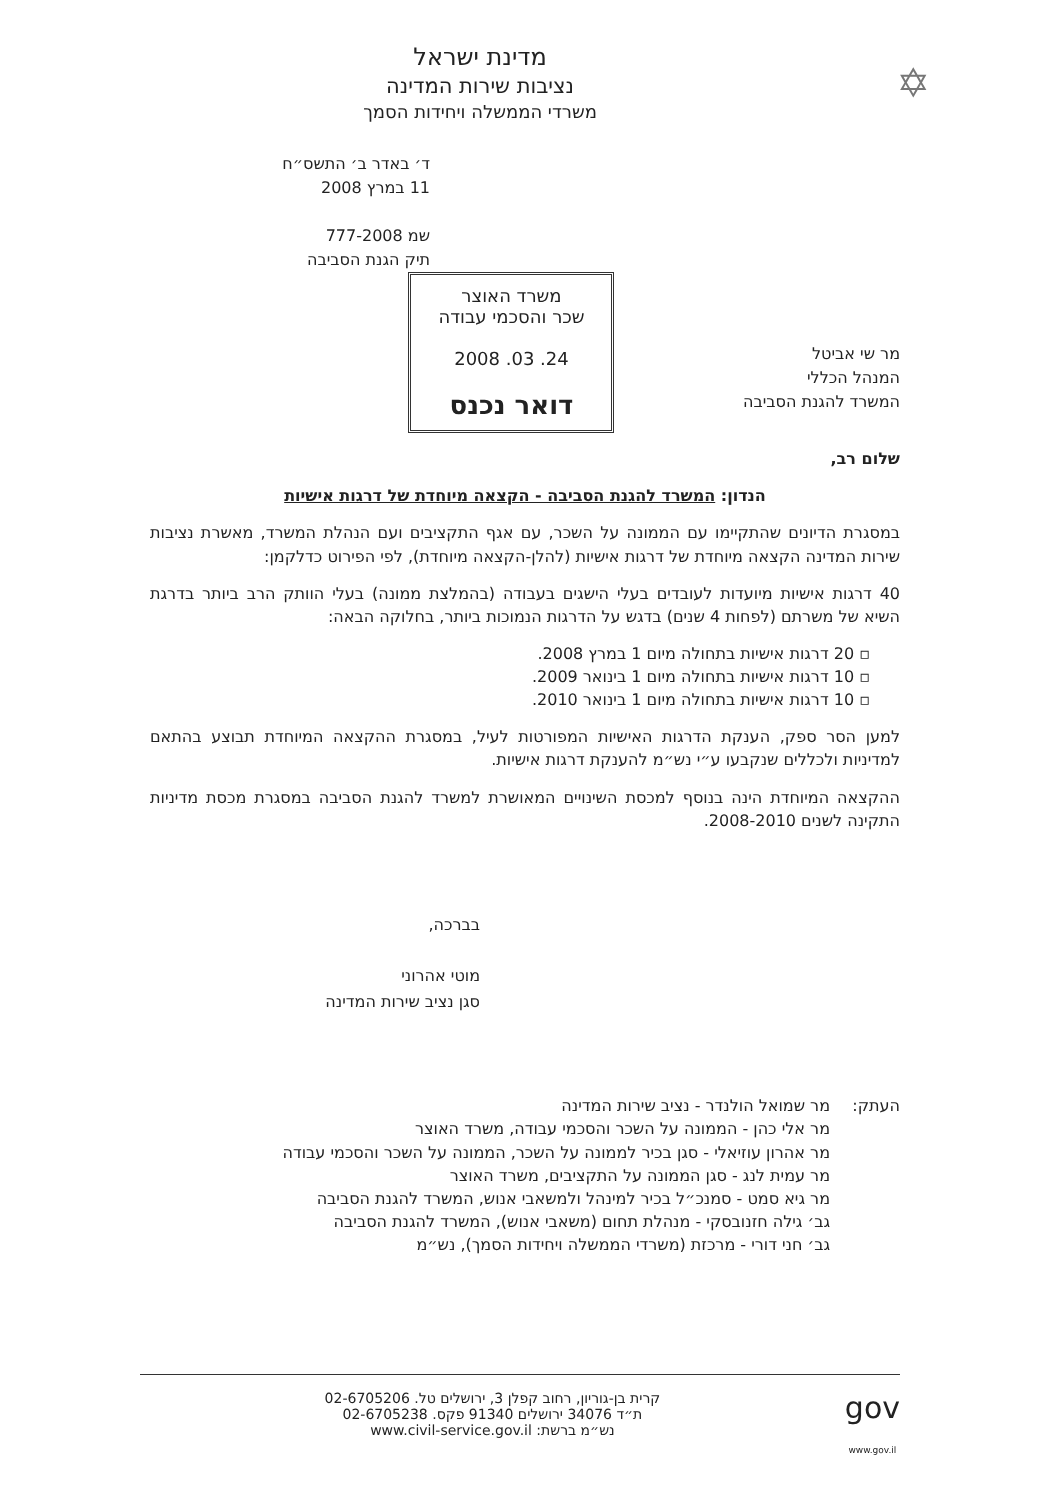✡
מדינת ישראל
נציבות שירות המדינה
משרדי הממשלה ויחידות הסמך
ד׳ באדר ב׳ התשס״ח
11 במרץ 2008
שמ 777-2008
תיק הגנת הסביבה
מר שי אביטל
המנהל הכללי
המשרד להגנת הסביבה
משרד האוצר
שכר והסכמי עבודה
24. 03. 2008
דואר נכנס
שלום רב,
הנדון: המשרד להגנת הסביבה - הקצאה מיוחדת של דרגות אישיות
במסגרת הדיונים שהתקיימו עם הממונה על השכר, עם אגף התקציבים ועם הנהלת המשרד, מאשרת נציבות שירות המדינה הקצאה מיוחדת של דרגות אישיות (להלן-הקצאה מיוחדת), לפי הפירוט כדלקמן:
40 דרגות אישיות מיועדות לעובדים בעלי הישגים בעבודה (בהמלצת ממונה) בעלי הוותק הרב ביותר בדרגת השיא של משרתם (לפחות 4 שנים) בדגש על הדרגות הנמוכות ביותר, בחלוקה הבאה:
▫ 20 דרגות אישיות בתחולה מיום 1 במרץ 2008.
▫ 10 דרגות אישיות בתחולה מיום 1 בינואר 2009.
▫ 10 דרגות אישיות בתחולה מיום 1 בינואר 2010.
למען הסר ספק, הענקת הדרגות האישיות המפורטות לעיל, במסגרת ההקצאה המיוחדת תבוצע בהתאם למדיניות ולכללים שנקבעו ע״י נש״מ להענקת דרגות אישיות.
ההקצאה המיוחדת הינה בנוסף למכסת השינויים המאושרת למשרד להגנת הסביבה במסגרת מכסת מדיניות התקינה לשנים 2008-2010.
בברכה,
מוטי אהרוני
סגן נציב שירות המדינה
העתק: מר שמואל הולנדר - נציב שירות המדינה
מר אלי כהן - הממונה על השכר והסכמי עבודה, משרד האוצר
מר אהרון עוזיאלי - סגן בכיר לממונה על השכר, הממונה על השכר והסכמי עבודה
מר עמית לנג - סגן הממונה על התקציבים, משרד האוצר
מר גיא סמט - סמנכ״ל בכיר למינהל ולמשאבי אנוש, המשרד להגנת הסביבה
גב׳ גילה חזנובסקי - מנהלת תחום (משאבי אנוש), המשרד להגנת הסביבה
גב׳ חני דורי - מרכזת (משרדי הממשלה ויחידות הסמך), נש״מ
gov
www.gov.il קרית בן-גוריון, רחוב קפלן 3, ירושלים טל. 02-6705206
ת״ד 34076 ירושלים 91340 פקס. 02-6705238
נש״מ ברשת: www.civil-service.gov.il